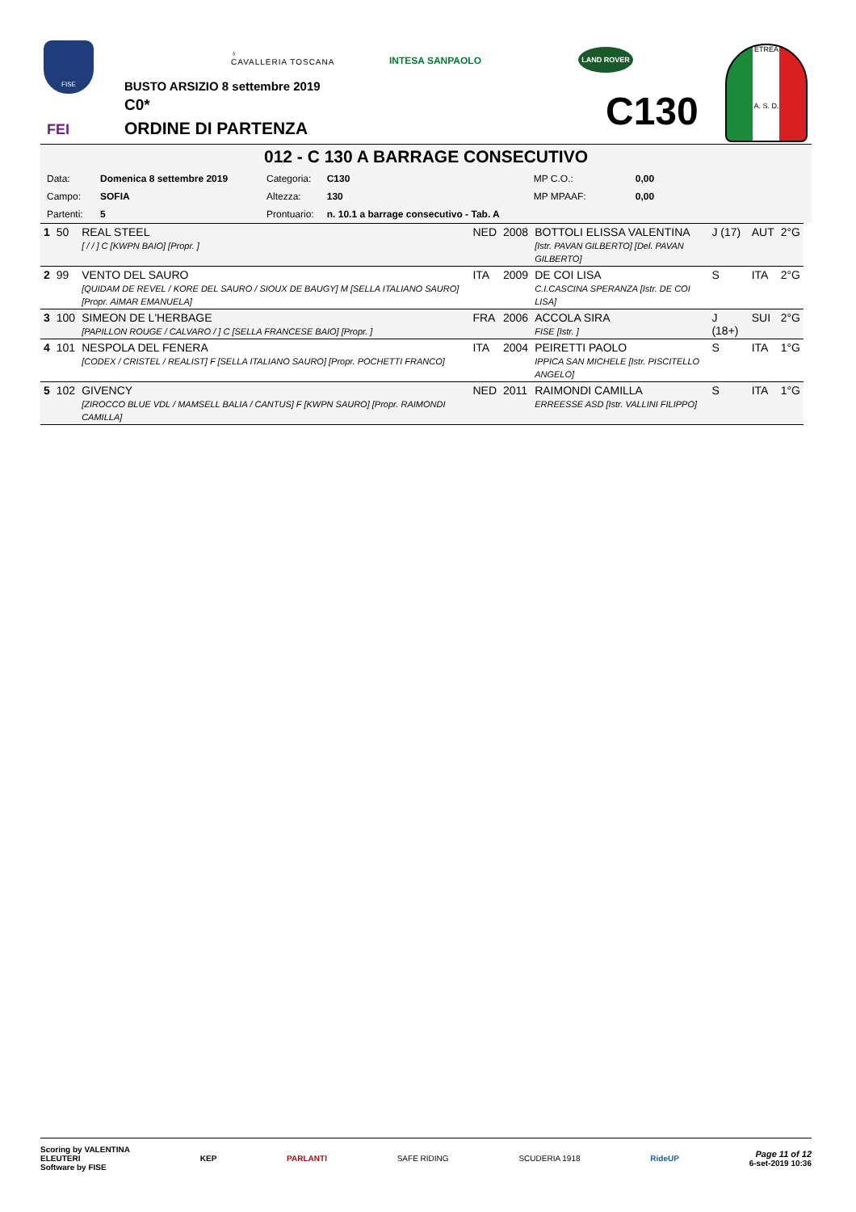FISE
FEI
♁
CAVALLERIA TOSCANA
INTESA SANPAOLO
LAND ROVER
BUSTO ARSIZIO 8 settembre 2019
C0*
ORDINE DI PARTENZA
C130
ETREA
A. S. D.
012 - C 130 A BARRAGE CONSECUTIVO
| Data: | Domenica 8 settembre 2019 | Categoria: | C130 | MP C.O.: | 0,00 |
| Campo: | SOFIA | Altezza: | 130 | MP MPAAF: | 0,00 |
| Partenti: | 5 | Prontuario: | n. 10.1 a barrage consecutivo - Tab. A | | |
| 1 | 50 | REAL STEEL [ / / ] C [KWPN BAIO] [Propr. ] | NED | 2008 | BOTTOLI ELISSA VALENTINA [Istr. PAVAN GILBERTO] [Del. PAVAN GILBERTO] | J (17) | AUT | 2°G |
| 2 | 99 | VENTO DEL SAURO [QUIDAM DE REVEL / KORE DEL SAURO / SIOUX DE BAUGY] M [SELLA ITALIANO SAURO] [Propr. AIMAR EMANUELA] | ITA | 2009 | DE COI LISA C.I.CASCINA SPERANZA [Istr. DE COI LISA] | S | ITA | 2°G |
| 3 | 100 | SIMEON DE L'HERBAGE [PAPILLON ROUGE / CALVARO / ] C [SELLA FRANCESE BAIO] [Propr. ] | FRA | 2006 | ACCOLA SIRA FISE [Istr. ] | J (18+) | SUI | 2°G |
| 4 | 101 | NESPOLA DEL FENERA [CODEX / CRISTEL / REALIST] F [SELLA ITALIANO SAURO] [Propr. POCHETTI FRANCO] | ITA | 2004 | PEIRETTI PAOLO IPPICA SAN MICHELE [Istr. PISCITELLO ANGELO] | S | ITA | 1°G |
| 5 | 102 | GIVENCY [ZIROCCO BLUE VDL / MAMSELL BALIA / CANTUS] F [KWPN SAURO] [Propr. RAIMONDI CAMILLA] | NED | 2011 | RAIMONDI CAMILLA ERREESSE ASD [Istr. VALLINI FILIPPO] | S | ITA | 1°G |
Scoring by VALENTINA
ELEUTERI
Software by FISE
KEP PARLANTI SAFE RIDING SCUDERIA 1918 RideUP
Page 11 of 12
6-set-2019 10:36